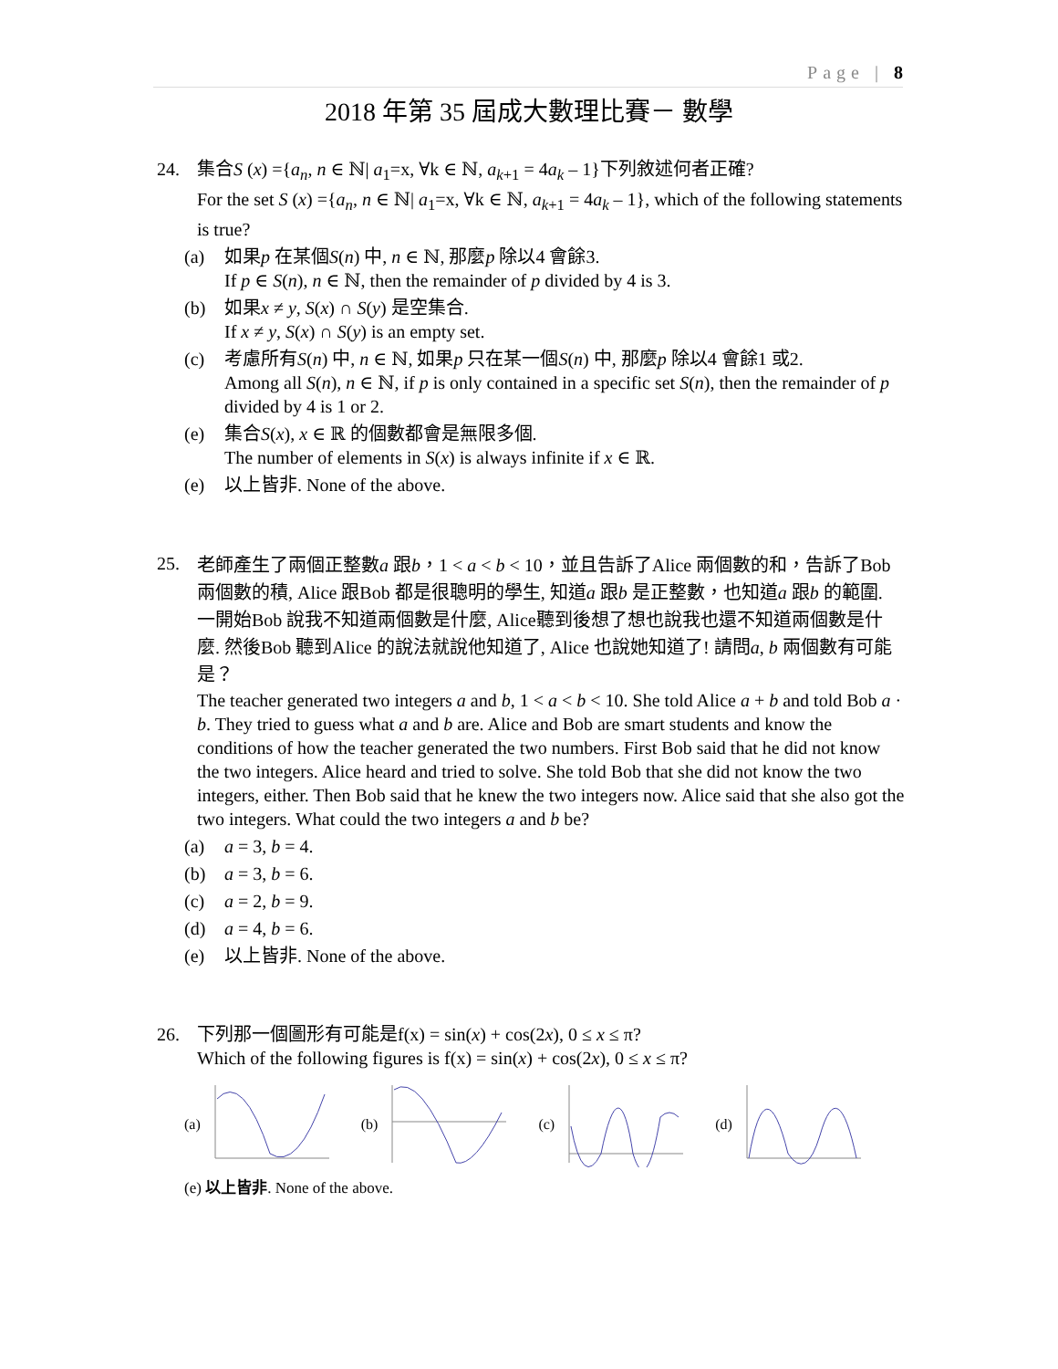Page | 8
2018 年第 35 屆成大數理比賽－ 數學
24. 集合S (x) ={a<sub>n</sub>, n ∈ ℕ| a<sub>1</sub>=x, ∀k ∈ ℕ, a<sub>k+1</sub> = 4a<sub>k</sub> – 1}下列敘述何者正確?
For the set S (x) ={a<sub>n</sub>, n ∈ ℕ| a<sub>1</sub>=x, ∀k ∈ ℕ, a<sub>k+1</sub> = 4a<sub>k</sub> – 1}, which of the following statements is true?
(a) 如果p 在某個S(n) 中, n ∈ ℕ, 那麼p 除以4 會餘3.
If p ∈ S(n), n ∈ ℕ, then the remainder of p divided by 4 is 3.
(b) 如果x ≠ y, S(x) ∩ S(y) 是空集合.
If x ≠ y, S(x) ∩ S(y) is an empty set.
(c) 考慮所有S(n) 中, n ∈ ℕ, 如果p 只在某一個S(n) 中, 那麼p 除以4 會餘1 或2.
Among all S(n), n ∈ ℕ, if p is only contained in a specific set S(n), then the remainder of p divided by 4 is 1 or 2.
(e) 集合S(x), x ∈ ℝ 的個數都會是無限多個.
The number of elements in S(x) is always infinite if x ∈ ℝ.
(e) 以上皆非. None of the above.
25.
老師產生了兩個正整數a 跟b，1 < a < b < 10，並且告訴了Alice 兩個數的和，告訴了Bob 兩個數的積, Alice 跟Bob 都是很聰明的學生, 知道a 跟b 是正整數，也知道a 跟b 的範圍. 一開始Bob 說我不知道兩個數是什麼, Alice聽到後想了想也說我也還不知道兩個數是什麼. 然後Bob 聽到Alice 的說法就說他知道了, Alice 也說她知道了! 請問a, b 兩個數有可能是？
The teacher generated two integers a and b, 1 < a < b < 10. She told Alice a + b and told Bob a · b. They tried to guess what a and b are. Alice and Bob are smart students and know the conditions of how the teacher generated the two numbers. First Bob said that he did not know the two integers. Alice heard and tried to solve. She told Bob that she did not know the two integers, either. Then Bob said that he knew the two integers now. Alice said that she also got the two integers. What could the two integers a and b be?
(a) a = 3, b = 4.
(b) a = 3, b = 6.
(c) a = 2, b = 9.
(d) a = 4, b = 6.
(e) 以上皆非. None of the above.
26. 下列那一個圖形有可能是f(x) = sin(x) + cos(2x), 0 ≤ x ≤ π?
Which of the following figures is f(x) = sin(x) + cos(2x), 0 ≤ x ≤ π?
(a) (b) (c) (d)
(e) 以上皆非. None of the above.